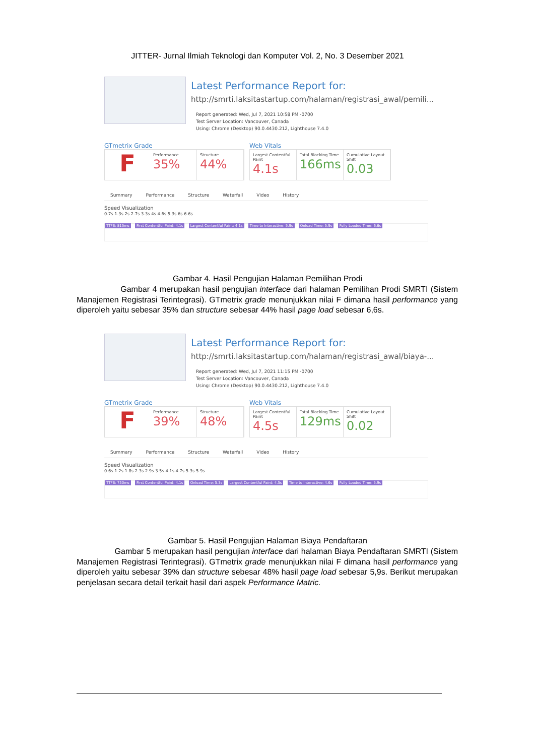JITTER- Jurnal Ilmiah Teknologi dan Komputer Vol. 2, No. 3 Desember 2021
Latest Performance Report for:
http://smrti.laksitastartup.com/halaman/registrasi_awal/pemili...
Report generated: Wed, Jul 7, 2021 10:58 PM -0700
Test Server Location: Vancouver, Canada
Using: Chrome (Desktop) 90.0.4430.212, Lighthouse 7.4.0
GTmetrix Grade
F
Performance
35%
Structure
44%
Web Vitals
Largest Contentful Paint
4.1s
Total Blocking Time
166ms
Cumulative Layout Shift
0.03
Summary Performance Structure Waterfall Video History
Speed Visualization
0.7s 1.3s 2s 2.7s 3.3s 4s 4.6s 5.3s 6s 6.6s
TTFB: 815ms First Contentful Paint: 4.1s Largest Contentful Paint: 4.1s Time to Interactive: 5.9s Onload Time: 5.9s Fully Loaded Time: 6.6s
Gambar 4. Hasil Pengujian Halaman Pemilihan Prodi
Gambar 4 merupakan hasil pengujian interface dari halaman Pemilihan Prodi SMRTI (Sistem Manajemen Registrasi Terintegrasi). GTmetrix grade menunjukkan nilai F dimana hasil performance yang diperoleh yaitu sebesar 35% dan structure sebesar 44% hasil page load sebesar 6,6s.
Latest Performance Report for:
http://smrti.laksitastartup.com/halaman/registrasi_awal/biaya-...
Report generated: Wed, Jul 7, 2021 11:15 PM -0700
Test Server Location: Vancouver, Canada
Using: Chrome (Desktop) 90.0.4430.212, Lighthouse 7.4.0
GTmetrix Grade
F
Performance
39%
Structure
48%
Web Vitals
Largest Contentful Paint
4.5s
Total Blocking Time
129ms
Cumulative Layout Shift
0.02
Summary Performance Structure Waterfall Video History
Speed Visualization
0.6s 1.2s 1.8s 2.3s 2.9s 3.5s 4.1s 4.7s 5.3s 5.9s
TTFB: 750ms First Contentful Paint: 4.1s Onload Time: 5.3s Largest Contentful Paint: 4.5s Time to Interactive: 4.6s Fully Loaded Time: 5.9s
Gambar 5. Hasil Pengujian Halaman Biaya Pendaftaran
Gambar 5 merupakan hasil pengujian interface dari halaman Biaya Pendaftaran SMRTI (Sistem Manajemen Registrasi Terintegrasi). GTmetrix grade menunjukkan nilai F dimana hasil performance yang diperoleh yaitu sebesar 39% dan structure sebesar 48% hasil page load sebesar 5,9s. Berikut merupakan penjelasan secara detail terkait hasil dari aspek Performance Matric.